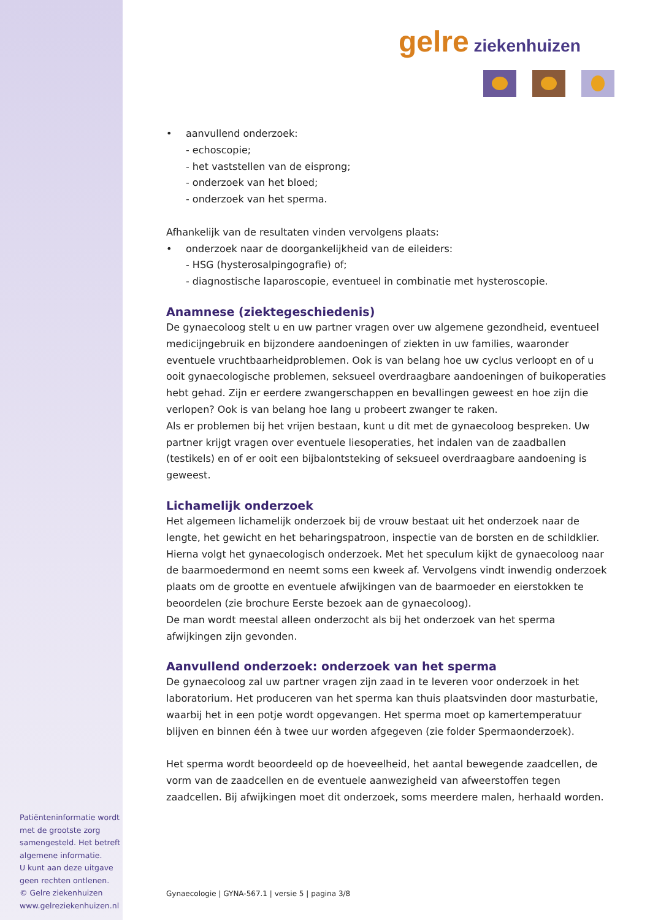gelre ziekenhuizen
• aanvullend onderzoek:
- echoscopie;
- het vaststellen van de eisprong;
- onderzoek van het bloed;
- onderzoek van het sperma.
Afhankelijk van de resultaten vinden vervolgens plaats:
• onderzoek naar de doorgankelijkheid van de eileiders:
- HSG (hysterosalpingografie) of;
- diagnostische laparoscopie, eventueel in combinatie met hysteroscopie.
Anamnese (ziektegeschiedenis)
De gynaecoloog stelt u en uw partner vragen over uw algemene gezondheid, eventueel medicijngebruik en bijzondere aandoeningen of ziekten in uw families, waaronder eventuele vruchtbaarheidproblemen. Ook is van belang hoe uw cyclus verloopt en of u ooit gynaecologische problemen, seksueel overdraagbare aandoeningen of buikoperaties hebt gehad. Zijn er eerdere zwangerschappen en bevallingen geweest en hoe zijn die verlopen? Ook is van belang hoe lang u probeert zwanger te raken.
Als er problemen bij het vrijen bestaan, kunt u dit met de gynaecoloog bespreken. Uw partner krijgt vragen over eventuele liesoperaties, het indalen van de zaadballen (testikels) en of er ooit een bijbalontsteking of seksueel overdraagbare aandoening is geweest.
Lichamelijk onderzoek
Het algemeen lichamelijk onderzoek bij de vrouw bestaat uit het onderzoek naar de lengte, het gewicht en het beharingspatroon, inspectie van de borsten en de schildklier. Hierna volgt het gynaecologisch onderzoek. Met het speculum kijkt de gynaecoloog naar de baarmoedermond en neemt soms een kweek af. Vervolgens vindt inwendig onderzoek plaats om de grootte en eventuele afwijkingen van de baarmoeder en eierstokken te beoordelen (zie brochure Eerste bezoek aan de gynaecoloog).
De man wordt meestal alleen onderzocht als bij het onderzoek van het sperma afwijkingen zijn gevonden.
Aanvullend onderzoek: onderzoek van het sperma
De gynaecoloog zal uw partner vragen zijn zaad in te leveren voor onderzoek in het laboratorium. Het produceren van het sperma kan thuis plaatsvinden door masturbatie, waarbij het in een potje wordt opgevangen. Het sperma moet op kamertemperatuur blijven en binnen één à twee uur worden afgegeven (zie folder Spermaonderzoek).
Het sperma wordt beoordeeld op de hoeveelheid, het aantal bewegende zaadcellen, de vorm van de zaadcellen en de eventuele aanwezigheid van afweerstoffen tegen zaadcellen. Bij afwijkingen moet dit onderzoek, soms meerdere malen, herhaald worden.
Patiënteninformatie wordt met de grootste zorg samengesteld. Het betreft algemene informatie.
U kunt aan deze uitgave geen rechten ontlenen.
© Gelre ziekenhuizen
www.gelreziekenhuizen.nl
Gynaecologie | GYNA-567.1 | versie 5 | pagina 3/8